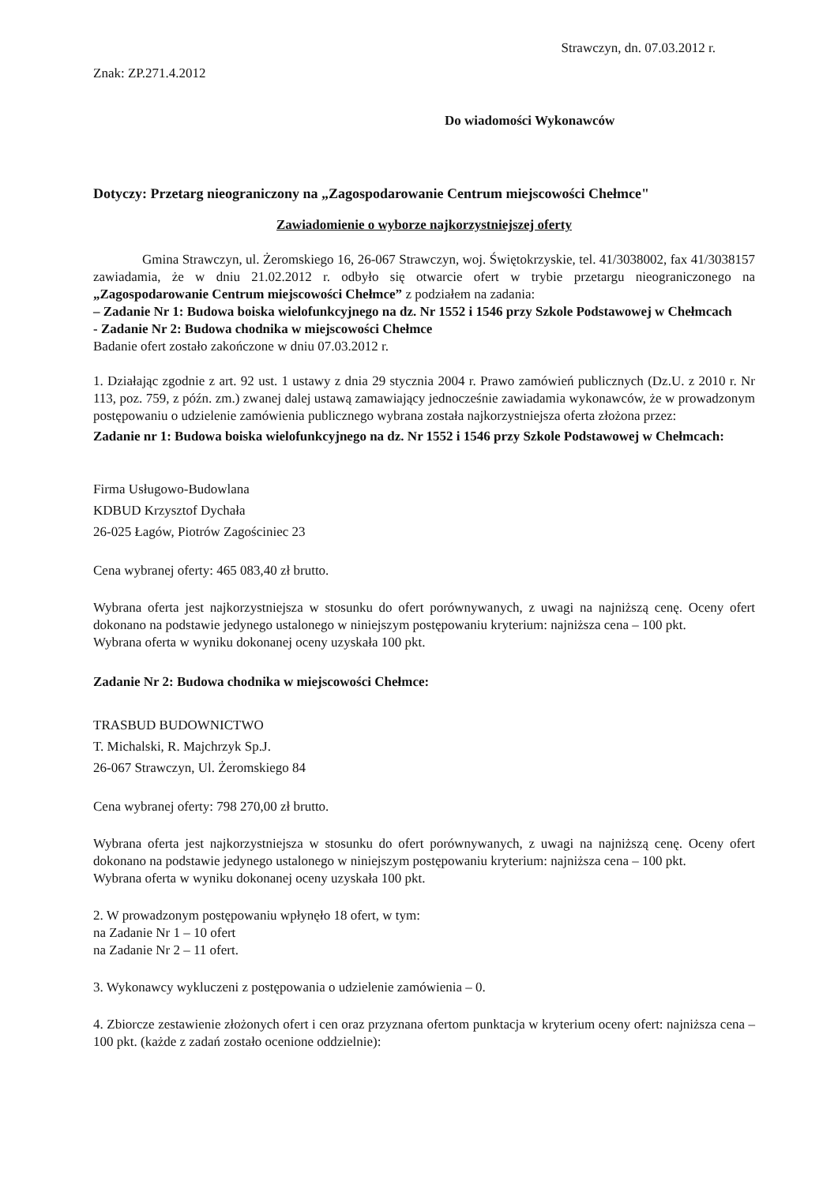Strawczyn, dn. 07.03.2012 r.
Znak: ZP.271.4.2012
Do wiadomości Wykonawców
Dotyczy: Przetarg nieograniczony na „Zagospodarowanie Centrum miejscowości Chełmce"
Zawiadomienie o wyborze najkorzystniejszej oferty
Gmina Strawczyn, ul. Żeromskiego 16, 26-067 Strawczyn, woj. Świętokrzyskie, tel. 41/3038002, fax 41/3038157 zawiadamia, że w dniu 21.02.2012 r. odbyło się otwarcie ofert w trybie przetargu nieograniczonego na „Zagospodarowanie Centrum miejscowości Chełmce” z podziałem na zadania:
– Zadanie Nr 1: Budowa boiska wielofunkcyjnego na dz. Nr 1552 i 1546 przy Szkole Podstawowej w Chełmcach
- Zadanie Nr 2: Budowa chodnika w miejscowości Chełmce
Badanie ofert zostało zakończone w dniu 07.03.2012 r.
1. Działając zgodnie z art. 92 ust. 1 ustawy z dnia 29 stycznia 2004 r. Prawo zamówień publicznych (Dz.U. z 2010 r. Nr 113, poz. 759, z późn. zm.) zwanej dalej ustawą zamawiający jednocześnie zawiadamia wykonawców, że w prowadzonym postępowaniu o udzielenie zamówienia publicznego wybrana została najkorzystniejsza oferta złożona przez:
Zadanie nr 1: Budowa boiska wielofunkcyjnego na dz. Nr 1552 i 1546 przy Szkole Podstawowej w Chełmcach:
Firma Usługowo-Budowlana
KDBUD Krzysztof Dychała
26-025 Łagów, Piotrów Zagościniec 23
Cena wybranej oferty: 465 083,40 zł brutto.
Wybrana oferta jest najkorzystniejsza w stosunku do ofert porównywanych, z uwagi na najniższą cenę. Oceny ofert dokonano na podstawie jedynego ustalonego w niniejszym postępowaniu kryterium: najniższa cena – 100 pkt.
Wybrana oferta w wyniku dokonanej oceny uzyskała 100 pkt.
Zadanie Nr 2: Budowa chodnika w miejscowości Chełmce:
TRASBUD BUDOWNICTWO
T. Michalski, R. Majchrzyk Sp.J.
26-067 Strawczyn, Ul. Żeromskiego 84
Cena wybranej oferty: 798 270,00 zł brutto.
Wybrana oferta jest najkorzystniejsza w stosunku do ofert porównywanych, z uwagi na najniższą cenę. Oceny ofert dokonano na podstawie jedynego ustalonego w niniejszym postępowaniu kryterium: najniższa cena – 100 pkt.
Wybrana oferta w wyniku dokonanej oceny uzyskała 100 pkt.
2. W prowadzonym postępowaniu wpłynęło 18 ofert, w tym:
na Zadanie Nr 1 – 10 ofert
na Zadanie Nr 2 – 11 ofert.
3. Wykonawcy wykluczeni z postępowania o udzielenie zamówienia – 0.
4. Zbiorcze zestawienie złożonych ofert i cen oraz przyznana ofertom punktacja w kryterium oceny ofert: najniższa cena – 100 pkt. (każde z zadań zostało ocenione oddzielnie):